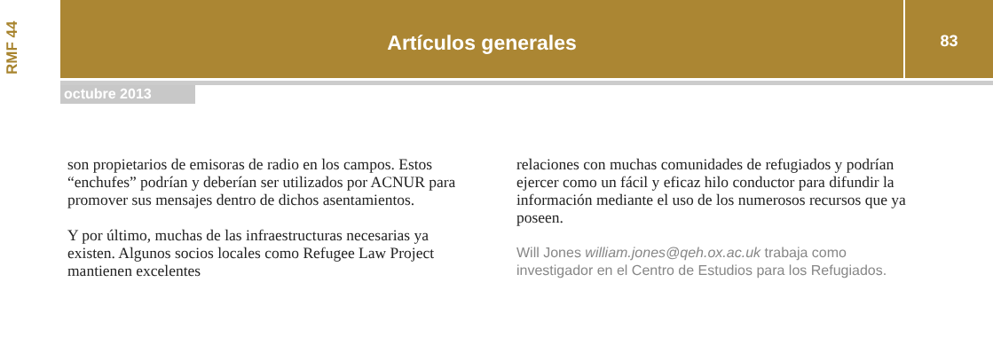RMF 44 Artículos generales 83
octubre 2013
son propietarios de emisoras de radio en los campos. Estos “enchufes” podrían y deberían ser utilizados por ACNUR para promover sus mensajes dentro de dichos asentamientos.
Y por último, muchas de las infraestructuras necesarias ya existen. Algunos socios locales como Refugee Law Project mantienen excelentes
relaciones con muchas comunidades de refugiados y podrían ejercer como un fácil y eficaz hilo conductor para difundir la información mediante el uso de los numerosos recursos que ya poseen.
Will Jones william.jones@qeh.ox.ac.uk trabaja como investigador en el Centro de Estudios para los Refugiados.